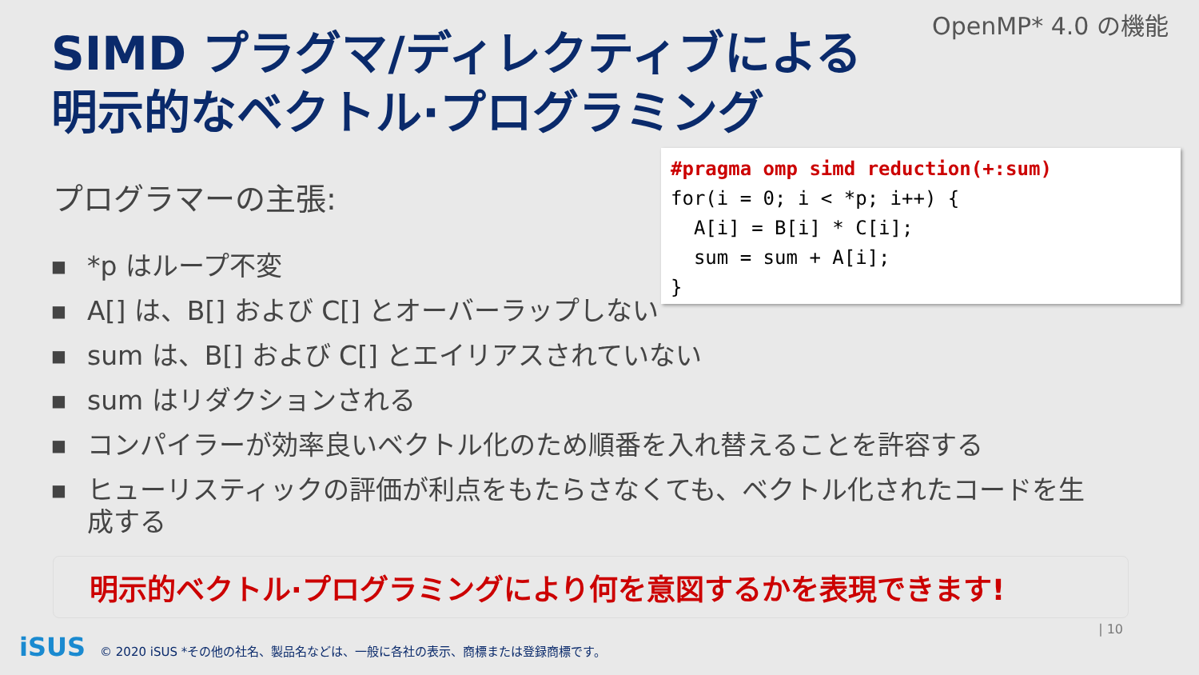OpenMP* 4.0 の機能
SIMD プラグマ/ディレクティブによる
明示的なベクトル·プログラミング
#pragma omp simd reduction(+:sum) for(i = 0; i < *p; i++) { A[i] = B[i] * C[i]; sum = sum + A[i]; }
プログラマーの主張:
■ *p はループ不変
■ A[] は、B[] および C[] とオーバーラップしない
■ sum は、B[] および C[] とエイリアスされていない
■ sum はリダクションされる
■ コンパイラーが効率良いベクトル化のため順番を入れ替えることを許容する
■ ヒューリスティックの評価が利点をもたらさなくても、ベクトル化されたコードを生成する
明示的ベクトル·プログラミングにより何を意図するかを表現できます!
| 10
iSUS © 2020 iSUS *その他の社名、製品名などは、一般に各社の表示、商標または登録商標です。